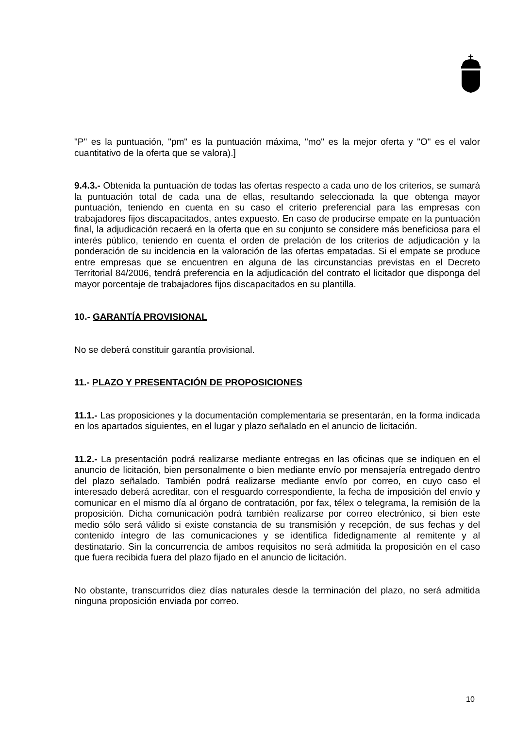"P" es la puntuación, "pm" es la puntuación máxima, "mo" es la mejor oferta y "O" es el valor cuantitativo de la oferta que se valora).]
9.4.3.- Obtenida la puntuación de todas las ofertas respecto a cada uno de los criterios, se sumará la puntuación total de cada una de ellas, resultando seleccionada la que obtenga mayor puntuación, teniendo en cuenta en su caso el criterio preferencial para las empresas con trabajadores fijos discapacitados, antes expuesto. En caso de producirse empate en la puntuación final, la adjudicación recaerá en la oferta que en su conjunto se considere más beneficiosa para el interés público, teniendo en cuenta el orden de prelación de los criterios de adjudicación y la ponderación de su incidencia en la valoración de las ofertas empatadas. Si el empate se produce entre empresas que se encuentren en alguna de las circunstancias previstas en el Decreto Territorial 84/2006, tendrá preferencia en la adjudicación del contrato el licitador que disponga del mayor porcentaje de trabajadores fijos discapacitados en su plantilla.
10.- GARANTÍA PROVISIONAL
No se deberá constituir garantía provisional.
11.- PLAZO Y PRESENTACIÓN DE PROPOSICIONES
11.1.- Las proposiciones y la documentación complementaria se presentarán, en la forma indicada en los apartados siguientes, en el lugar y plazo señalado en el anuncio de licitación.
11.2.- La presentación podrá realizarse mediante entregas en las oficinas que se indiquen en el anuncio de licitación, bien personalmente o bien mediante envío por mensajería entregado dentro del plazo señalado. También podrá realizarse mediante envío por correo, en cuyo caso el interesado deberá acreditar, con el resguardo correspondiente, la fecha de imposición del envío y comunicar en el mismo día al órgano de contratación, por fax, télex o telegrama, la remisión de la proposición. Dicha comunicación podrá también realizarse por correo electrónico, si bien este medio sólo será válido si existe constancia de su transmisión y recepción, de sus fechas y del contenido íntegro de las comunicaciones y se identifica fidedignamente al remitente y al destinatario. Sin la concurrencia de ambos requisitos no será admitida la proposición en el caso que fuera recibida fuera del plazo fijado en el anuncio de licitación.
No obstante, transcurridos diez días naturales desde la terminación del plazo, no será admitida ninguna proposición enviada por correo.
10